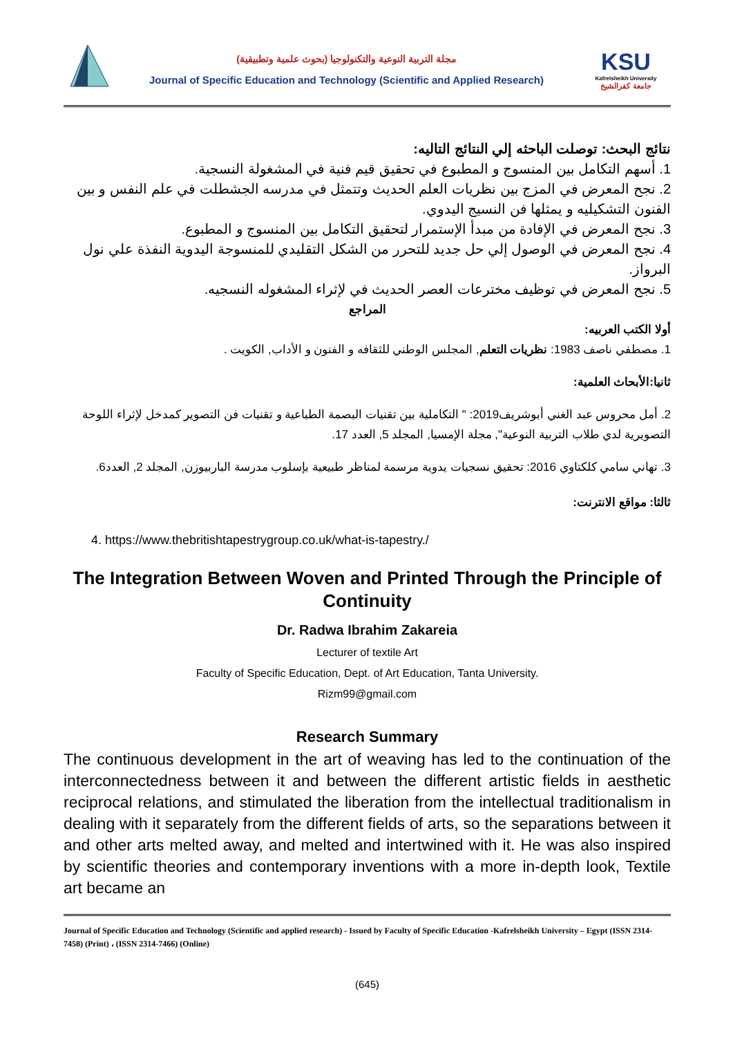مجلة التربية النوعية والتكنولوجيا (بحوث علمية وتطبيقية)
Journal of Specific Education and Technology (Scientific and Applied Research)
KSU
Kafrelsheikh University
جامعة كفرالشيخ
نتائج البحث: توصلت الباحثه إلي النتائج التاليه:
1. أسهم التكامل بين المنسوج و المطبوع في تحقيق قيم فنية في المشغولة النسجية.
2. نجح المعرض في المزج بين نظريات العلم الحديث وتتمثل في مدرسه الجشطلت في علم النفس و بين الفنون التشكيليه و يمثلها فن النسيج اليدوي.
3. نجح المعرض في الإفادة من مبدأ الإستمرار لتحقيق التكامل بين المنسوج و المطبوع.
4. نجح المعرض في الوصول إلي حل جديد للتحرر من الشكل التقليدي للمنسوجة اليدوية النفذة علي نول البرواز.
5. نجح المعرض في توظيف مخترعات العصر الحديث في لإثراء المشغوله النسجيه.
المراجع
أولا الكتب العربيه:
1. مصطفي ناصف 1983: نظريات التعلم, المجلس الوطني للثقافه و الفنون و الأداب, الكويت .
ثانيا:الأبحاث العلمية:
2. أمل محروس عبد الغني أبوشريف2019: " التكاملية بين تقنيات البصمة الطباعية و تقنيات فن التصوير كمدخل لإثراء اللوحة التصويرية لدي طلاب التربية النوعية", مجلة الإمسيا, المجلد 5, العدد 17.
3. تهاني سامي كلكتاوي 2016: تحقيق نسجيات يدوية مرسمة لمناظر طبيعية بإسلوب مدرسة الباربيوزن, المجلد 2, العدد6.
ثالثا: مواقع الانترنت:
4. https://www.thebritishtapestrygroup.co.uk/what-is-tapestry./
The Integration Between Woven and Printed Through the Principle of Continuity
Dr. Radwa Ibrahim Zakareia
Lecturer of textile Art
Faculty of Specific Education, Dept. of Art Education, Tanta University.
Rizm99@gmail.com
Research Summary
The continuous development in the art of weaving has led to the continuation of the interconnectedness between it and between the different artistic fields in aesthetic reciprocal relations, and stimulated the liberation from the intellectual traditionalism in dealing with it separately from the different fields of arts, so the separations between it and other arts melted away, and melted and intertwined with it. He was also inspired by scientific theories and contemporary inventions with a more in-depth look, Textile art became an
Journal of Specific Education and Technology (Scientific and applied research) - Issued by Faculty of Specific Education -Kafrelsheikh University – Egypt (ISSN 2314-7458) (Print) ، (ISSN 2314-7466) (Online)
(645)